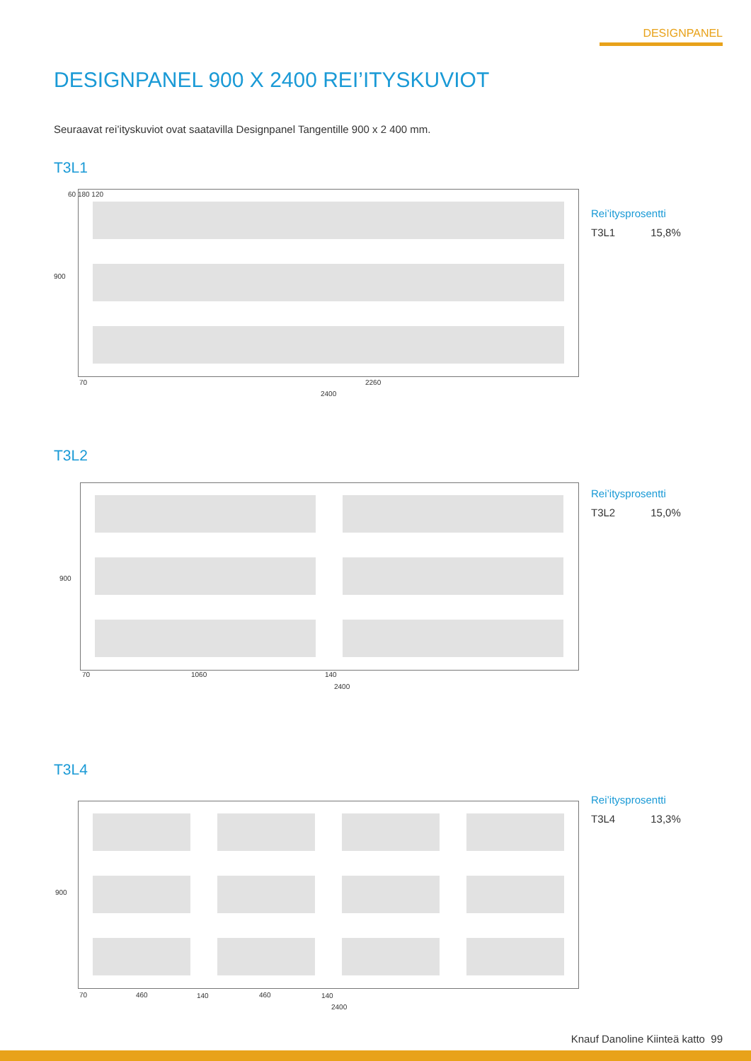DESIGNPANEL
DESIGNPANEL 900 X 2400 REI’ITYSKUVIOT
Seuraavat rei’ityskuviot ovat saatavilla Designpanel Tangentille 900 x 2 400 mm.
T3L1
900
60 180 120
70 2260
2400
Rei’itysprosentti
T3L1 15,8%
T3L2
900
70 1060 140
2400
Rei’itysprosentti
T3L2 15,0%
T3L4
900
70 460 140 460 140
2400
Rei’itysprosentti
T3L4 13,3%
Knauf Danoline Kiinteä katto 99